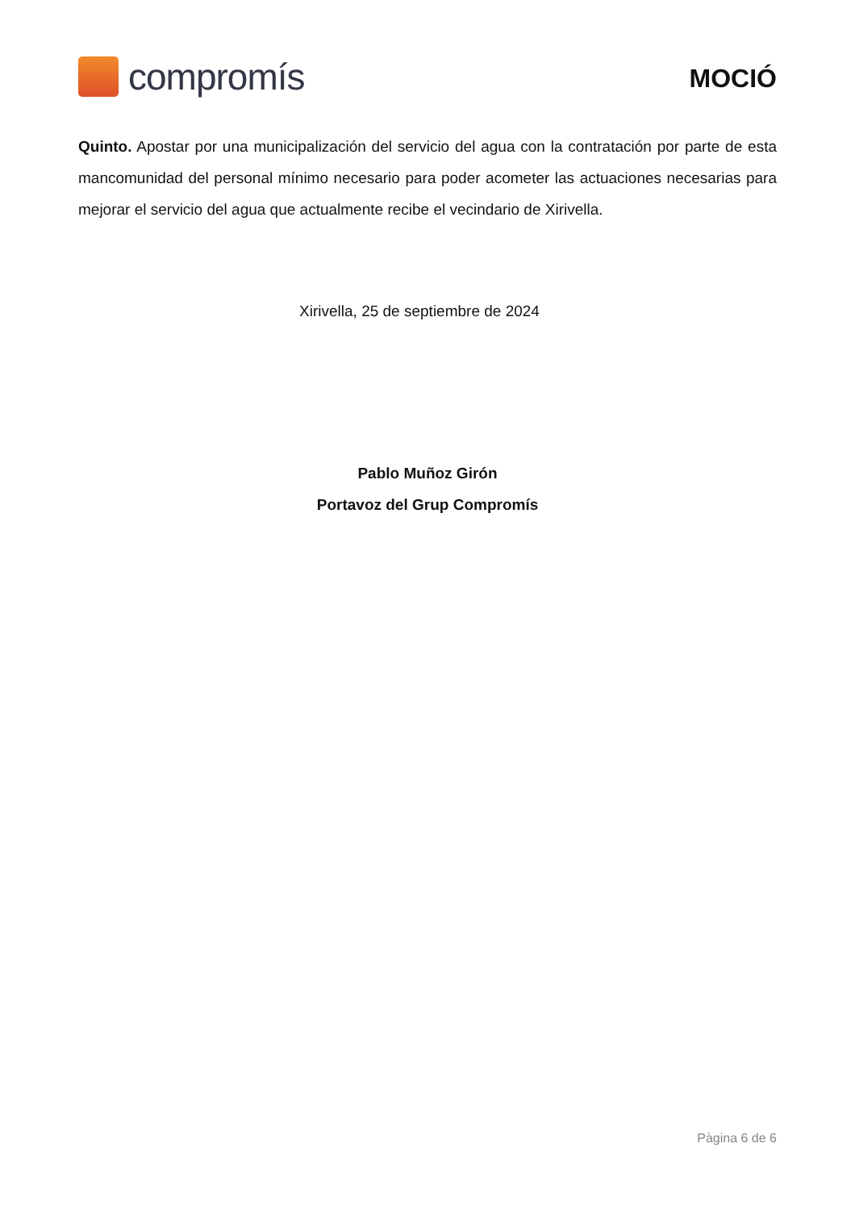compromís
MOCIÓ
Quinto. Apostar por una municipalización del servicio del agua con la contratación por parte de esta mancomunidad del personal mínimo necesario para poder acometer las actuaciones necesarias para mejorar el servicio del agua que actualmente recibe el vecindario de Xirivella.
Xirivella, 25 de septiembre de 2024
Pablo Muñoz Girón
Portavoz del Grup Compromís
Pàgina 6 de 6